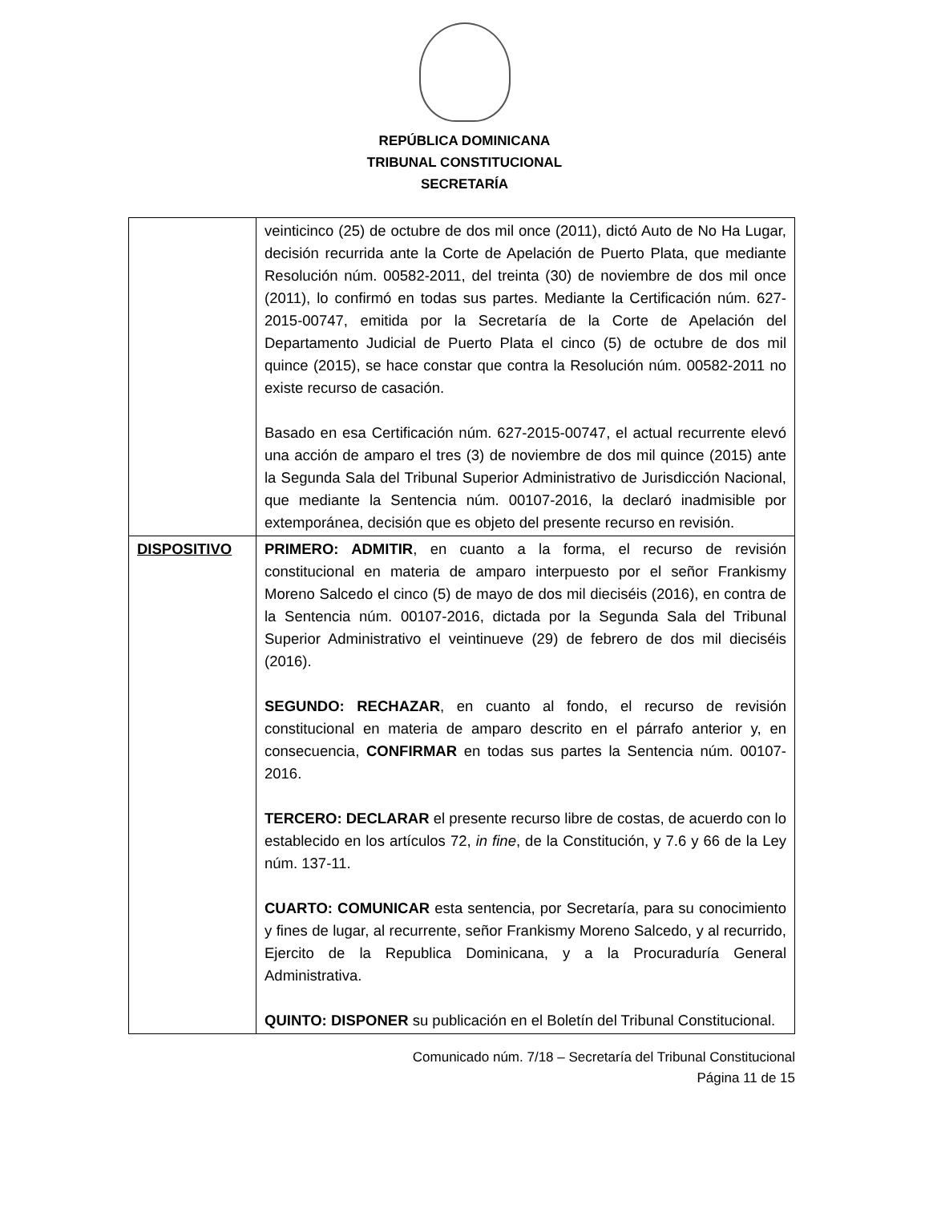REPÚBLICA DOMINICANA
TRIBUNAL CONSTITUCIONAL
SECRETARÍA
| | veinticinco (25) de octubre de dos mil once (2011), dictó Auto de No Ha Lugar, decisión recurrida ante la Corte de Apelación de Puerto Plata, que mediante Resolución núm. 00582-2011, del treinta (30) de noviembre de dos mil once (2011), lo confirmó en todas sus partes. Mediante la Certificación núm. 627-2015-00747, emitida por la Secretaría de la Corte de Apelación del Departamento Judicial de Puerto Plata el cinco (5) de octubre de dos mil quince (2015), se hace constar que contra la Resolución núm. 00582-2011 no existe recurso de casación. Basado en esa Certificación núm. 627-2015-00747, el actual recurrente elevó una acción de amparo el tres (3) de noviembre de dos mil quince (2015) ante la Segunda Sala del Tribunal Superior Administrativo de Jurisdicción Nacional, que mediante la Sentencia núm. 00107-2016, la declaró inadmisible por extemporánea, decisión que es objeto del presente recurso en revisión. |
| DISPOSITIVO | PRIMERO: ADMITIR , en cuanto a la forma, el recurso de revisión constitucional en materia de amparo interpuesto por el señor Frankismy Moreno Salcedo el cinco (5) de mayo de dos mil dieciséis (2016), en contra de la Sentencia núm. 00107-2016, dictada por la Segunda Sala del Tribunal Superior Administrativo el veintinueve (29) de febrero de dos mil dieciséis (2016). SEGUNDO: RECHAZAR , en cuanto al fondo, el recurso de revisión constitucional en materia de amparo descrito en el párrafo anterior y, en consecuencia, CONFIRMAR en todas sus partes la Sentencia núm. 00107-2016. TERCERO: DECLARAR el presente recurso libre de costas, de acuerdo con lo establecido en los artículos 72, in fine , de la Constitución, y 7.6 y 66 de la Ley núm. 137-11. CUARTO: COMUNICAR esta sentencia, por Secretaría, para su conocimiento y fines de lugar, al recurrente, señor Frankismy Moreno Salcedo, y al recurrido, Ejercito de la Republica Dominicana, y a la Procuraduría General Administrativa. QUINTO: DISPONER su publicación en el Boletín del Tribunal Constitucional. |
Comunicado núm. 7/18 – Secretaría del Tribunal Constitucional
Página 11 de 15